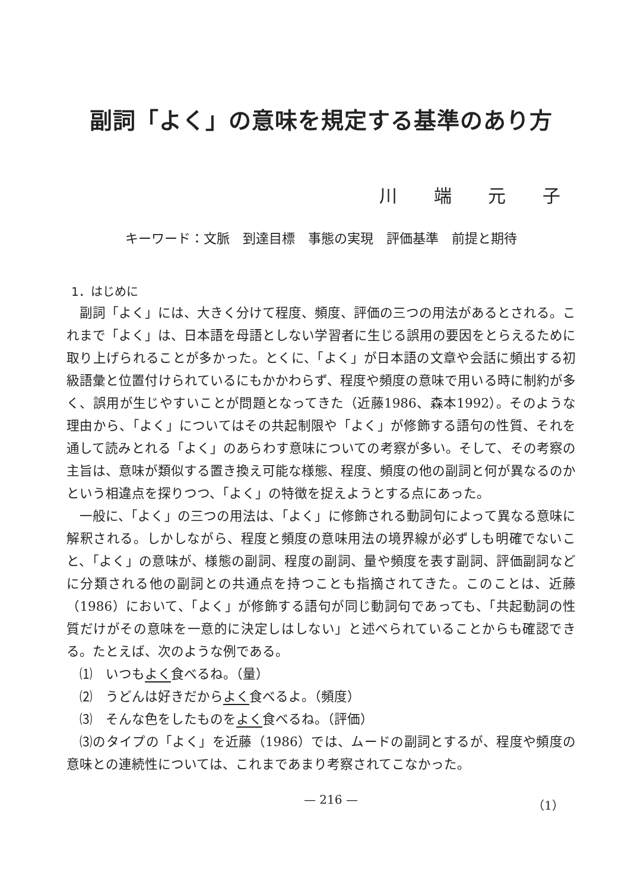副詞「よく」の意味を規定する基準のあり方
川 端 元 子
キーワード：文脈　到達目標　事態の実現　評価基準　前提と期待
1．はじめに
副詞「よく」には、大きく分けて程度、頻度、評価の三つの用法があるとされる。これまで「よく」は、日本語を母語としない学習者に生じる誤用の要因をとらえるために取り上げられることが多かった。とくに、「よく」が日本語の文章や会話に頻出する初級語彙と位置付けられているにもかかわらず、程度や頻度の意味で用いる時に制約が多く、誤用が生じやすいことが問題となってきた（近藤1986、森本1992）。そのような理由から、「よく」についてはその共起制限や「よく」が修飾する語句の性質、それを通して読みとれる「よく」のあらわす意味についての考察が多い。そして、その考察の主旨は、意味が類似する置き換え可能な様態、程度、頻度の他の副詞と何が異なるのかという相違点を探りつつ、「よく」の特徴を捉えようとする点にあった。
一般に、「よく」の三つの用法は、「よく」に修飾される動詞句によって異なる意味に解釈される。しかしながら、程度と頻度の意味用法の境界線が必ずしも明確でないこと、「よく」の意味が、様態の副詞、程度の副詞、量や頻度を表す副詞、評価副詞などに分類される他の副詞との共通点を持つことも指摘されてきた。このことは、近藤（1986）において、「よく」が修飾する語句が同じ動詞句であっても、「共起動詞の性質だけがその意味を一意的に決定しはしない」と述べられていることからも確認できる。たとえば、次のような例である。
⑴　いつもよく食べるね。（量）
⑵　うどんは好きだからよく食べるよ。（頻度）
⑶　そんな色をしたものをよく食べるね。（評価）
⑶のタイプの「よく」を近藤（1986）では、ムードの副詞とするが、程度や頻度の意味との連続性については、これまであまり考察されてこなかった。
— 216 — （1）